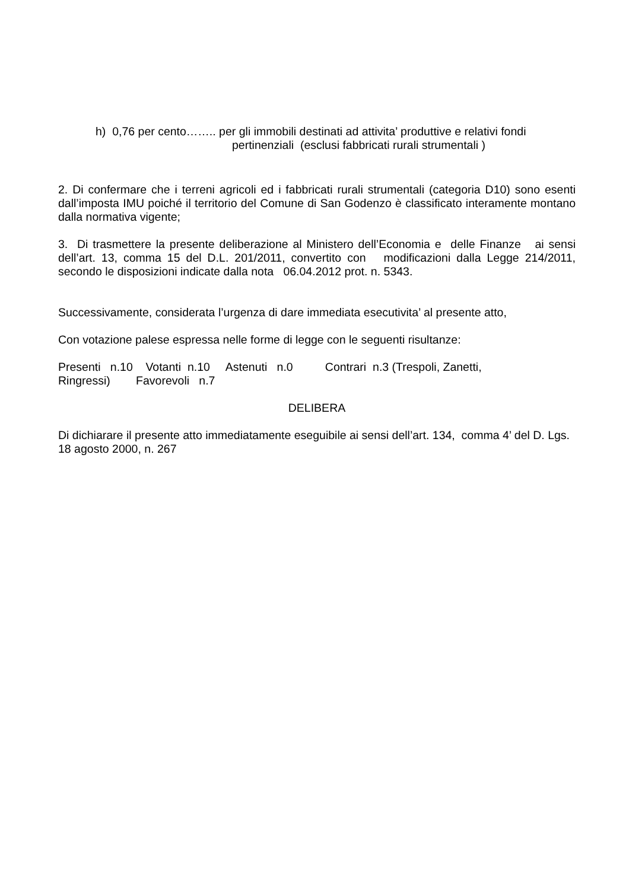h) 0,76 per cento…….. per gli immobili destinati ad attivita’ produttive e relativi fondi
pertinenziali (esclusi fabbricati rurali strumentali )
2. Di confermare che i terreni agricoli ed i fabbricati rurali strumentali (categoria D10) sono esenti dall’imposta IMU poiché il territorio del Comune di San Godenzo è classificato interamente montano dalla normativa vigente;
3. Di trasmettere la presente deliberazione al Ministero dell’Economia e delle Finanze ai sensi dell’art. 13, comma 15 del D.L. 201/2011, convertito con modificazioni dalla Legge 214/2011, secondo le disposizioni indicate dalla nota 06.04.2012 prot. n. 5343.
Successivamente, considerata l’urgenza di dare immediata esecutivita’ al presente atto,
Con votazione palese espressa nelle forme di legge con le seguenti risultanze:
Presenti n.10 Votanti n.10 Astenuti n.0 Contrari n.3 (Trespoli, Zanetti,
Ringressi) Favorevoli n.7
DELIBERA
Di dichiarare il presente atto immediatamente eseguibile ai sensi dell’art. 134, comma 4’ del D. Lgs. 18 agosto 2000, n. 267